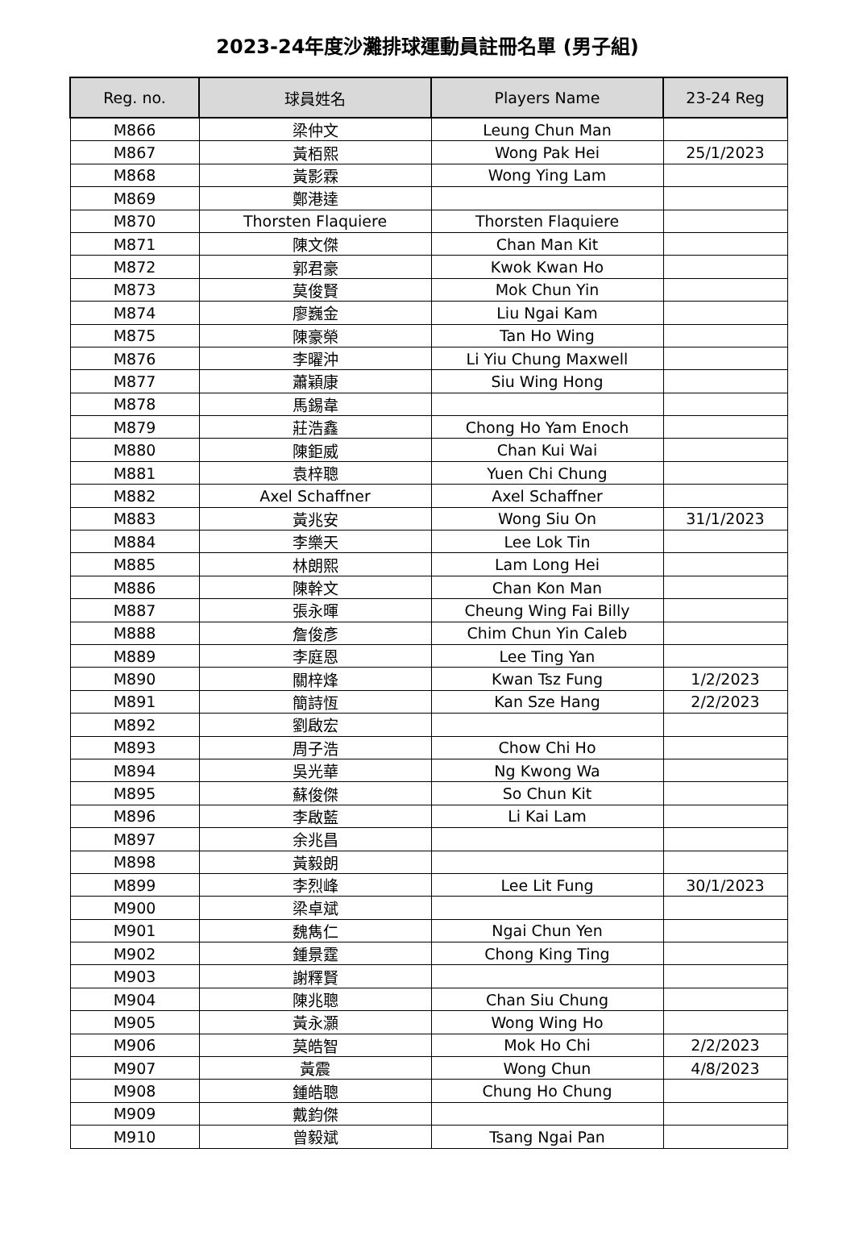2023-24年度沙灘排球運動員註冊名單 (男子組)
| Reg. no. | 球員姓名 | Players Name | 23-24 Reg |
| --- | --- | --- | --- |
| M866 | 梁仲文 | Leung Chun Man | |
| M867 | 黃栢熙 | Wong Pak Hei | 25/1/2023 |
| M868 | 黃影霖 | Wong Ying Lam | |
| M869 | 鄭港達 | | |
| M870 | Thorsten Flaquiere | Thorsten Flaquiere | |
| M871 | 陳文傑 | Chan Man Kit | |
| M872 | 郭君豪 | Kwok Kwan Ho | |
| M873 | 莫俊賢 | Mok Chun Yin | |
| M874 | 廖巍金 | Liu Ngai Kam | |
| M875 | 陳豪榮 | Tan Ho Wing | |
| M876 | 李曜沖 | Li Yiu Chung Maxwell | |
| M877 | 蕭穎康 | Siu Wing Hong | |
| M878 | 馬錫韋 | | |
| M879 | 莊浩鑫 | Chong Ho Yam Enoch | |
| M880 | 陳鉅威 | Chan Kui Wai | |
| M881 | 袁梓聰 | Yuen Chi Chung | |
| M882 | Axel Schaffner | Axel Schaffner | |
| M883 | 黃兆安 | Wong Siu On | 31/1/2023 |
| M884 | 李樂天 | Lee Lok Tin | |
| M885 | 林朗熙 | Lam Long Hei | |
| M886 | 陳幹文 | Chan Kon Man | |
| M887 | 張永暉 | Cheung Wing Fai Billy | |
| M888 | 詹俊彥 | Chim Chun Yin Caleb | |
| M889 | 李庭恩 | Lee Ting Yan | |
| M890 | 關梓烽 | Kwan Tsz Fung | 1/2/2023 |
| M891 | 簡詩恆 | Kan Sze Hang | 2/2/2023 |
| M892 | 劉啟宏 | | |
| M893 | 周子浩 | Chow Chi Ho | |
| M894 | 吳光華 | Ng Kwong Wa | |
| M895 | 蘇俊傑 | So Chun Kit | |
| M896 | 李啟藍 | Li Kai Lam | |
| M897 | 余兆昌 | | |
| M898 | 黃毅朗 | | |
| M899 | 李烈峰 | Lee Lit Fung | 30/1/2023 |
| M900 | 梁卓斌 | | |
| M901 | 魏雋仁 | Ngai Chun Yen | |
| M902 | 鍾景霆 | Chong King Ting | |
| M903 | 謝釋賢 | | |
| M904 | 陳兆聰 | Chan Siu Chung | |
| M905 | 黃永灝 | Wong Wing Ho | |
| M906 | 莫皓智 | Mok Ho Chi | 2/2/2023 |
| M907 | 黃震 | Wong Chun | 4/8/2023 |
| M908 | 鍾皓聰 | Chung Ho Chung | |
| M909 | 戴鈞傑 | | |
| M910 | 曾毅斌 | Tsang Ngai Pan | |